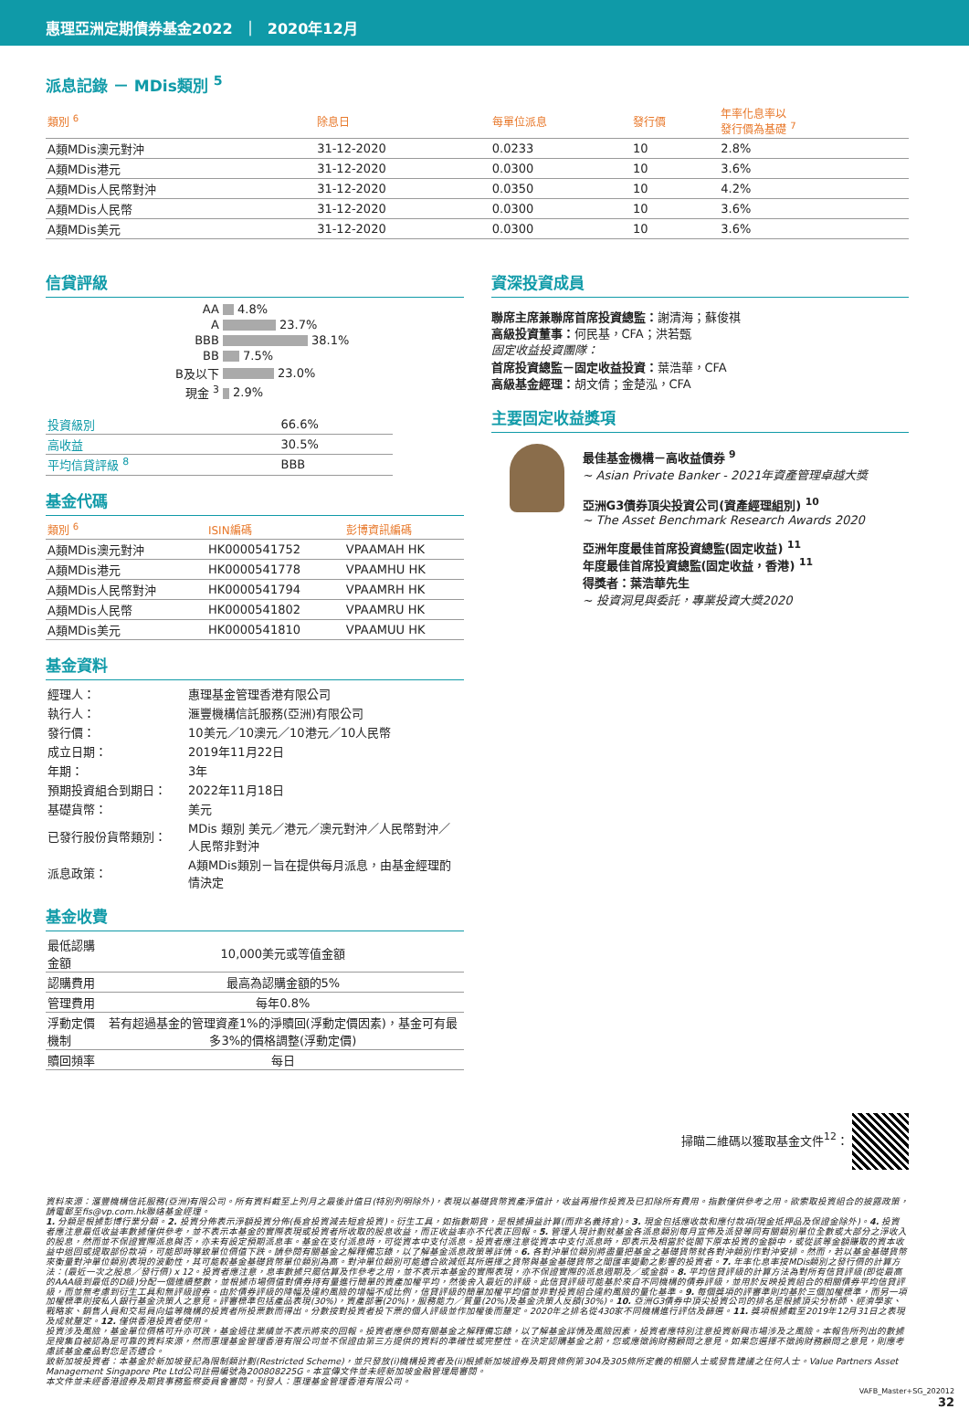惠理亞洲定期債券基金2022 ｜ 2020年12月
派息記錄 － MDis類別 <sup>5</sup>
| 類別 <sup>6</sup> | 除息日 | 每單位派息 | 發行價 | 年率化息率以 發行價為基礎 <sup>7</sup> |
| --- | --- | --- | --- | --- |
| A類MDis澳元對沖 | 31-12-2020 | 0.0233 | 10 | 2.8% |
| A類MDis港元 | 31-12-2020 | 0.0300 | 10 | 3.6% |
| A類MDis人民幣對沖 | 31-12-2020 | 0.0350 | 10 | 4.2% |
| A類MDis人民幣 | 31-12-2020 | 0.0300 | 10 | 3.6% |
| A類MDis美元 | 31-12-2020 | 0.0300 | 10 | 3.6% |
信貸評級
| AA | 4.8% |
| A | 23.7% |
| BBB | 38.1% |
| BB | 7.5% |
| B及以下 | 23.0% |
| 現金 <sup>3</sup> | 2.9% |
| 投資級別 | 66.6% |
| 高收益 | 30.5% |
| 平均信貸評級 <sup>8</sup> | BBB |
基金代碼
| 類別 <sup>6</sup> | ISIN編碼 | 彭博資訊編碼 |
| --- | --- | --- |
| A類MDis澳元對沖 | HK0000541752 | VPAAMAH HK |
| A類MDis港元 | HK0000541778 | VPAAMHU HK |
| A類MDis人民幣對沖 | HK0000541794 | VPAAMRH HK |
| A類MDis人民幣 | HK0000541802 | VPAAMRU HK |
| A類MDis美元 | HK0000541810 | VPAAMUU HK |
基金資料
| 經理人： | 惠理基金管理香港有限公司 |
| 執行人： | 滙豐機構信託服務(亞洲)有限公司 |
| 發行價： | 10美元／10澳元／10港元／10人民幣 |
| 成立日期： | 2019年11月22日 |
| 年期： | 3年 |
| 預期投資組合到期日： | 2022年11月18日 |
| 基礎貨幣： | 美元 |
| 已發行股份貨幣類別： | MDis 類別 美元／港元／澳元對沖／人民幣對沖／人民幣非對沖 |
| 派息政策： | A類MDis類別－旨在提供每月派息，由基金經理酌情決定 |
基金收費
| 最低認購金額 | 10,000美元或等值金額 |
| 認購費用 | 最高為認購金額的5% |
| 管理費用 | 每年0.8% |
| 浮動定價機制 | 若有超過基金的管理資產1%的淨贖回(浮動定價因素)，基金可有最多3%的價格調整(浮動定價) |
| 贖回頻率 | 每日 |
資深投資成員
聯席主席兼聯席首席投資總監：謝清海；蘇俊祺
高級投資董事：何民基，CFA；洪若甄
固定收益投資團隊：
首席投資總監－固定收益投資：葉浩華，CFA
高級基金經理：胡文倩；金楚泓，CFA
主要固定收益獎項
最佳基金機構－高收益債券 <sup>9</sup>
~ Asian Private Banker - 2021年資產管理卓越大獎
亞洲G3債券頂尖投資公司(資產經理組別) <sup>10</sup>
~ The Asset Benchmark Research Awards 2020
亞洲年度最佳首席投資總監(固定收益) <sup>11</sup>
年度最佳首席投資總監(固定收益，香港) <sup>11</sup>
得獎者：葉浩華先生
~ 投資洞見與委託，專業投資大獎2020
掃瞄二維碼以獲取基金文件<sup>12</sup>：
資料來源：滙豐機構信託服務(亞洲)有限公司。所有資料截至上列月之最後計值日(特別列明除外)，表現以基礎貨幣資產淨值計，收益再撥作投資及已扣除所有費用。指數僅供參考之用。欲索取投資組合的披露政策，請電郵至fis@vp.com.hk聯絡基金經理。
1. 分類是根據彭博行業分類。2. 投資分佈表示淨額投資分佈(長倉投資減去短倉投資)。衍生工具，如指數期貨，是根據損益計算(而非名義持倉)。3. 現金包括應收款和應付款項(現金抵押品及保證金除外)。4. 投資者應注意最低收益率數據僅供參考，並不表示本基金的實際表現或投資者所收取的股息收益，而正收益率亦不代表正回報。5. 管理人現計劃就基金各派息類別每月宣佈及派發等同有關類別單位全數或大部分之淨收入的股息，然而並不保證實際派息與否，亦未有設定預期派息率。基金在支付派息時，可從資本中支付派息。投資者應注意從資本中支付派息時，即表示及相當於從閣下原本投資的金額中，或從該等金額賺取的資本收益中退回或提取部份款項，可能即時導致單位價值下跌。請參閱有關基金之解釋備忘錄，以了解基金派息政策等詳情。6. 各對沖單位類別將盡量把基金之基礎貨幣就各對沖類別作對沖安排。然而，若以基金基礎貨幣來衡量對沖單位類別表現的波動性，其可能較基金基礎貨幣單位類別為高。對沖單位類別可能適合欲減低其所選擇之貨幣與基金基礎貨幣之間匯率變動之影響的投資者。7. 年率化息率按MDis類別之發行價的計算方法：(最近一次之股息／發行價) x 12。投資者應注意，息率數據只屬估算及作參考之用，並不表示本基金的實際表現，亦不保證實際的派息週期及／或金額。8. 平均信貸評級的計算方法為對所有信貸評級(即從最高的AAA級到最低的D級)分配一個連續整數，並根據市場價值對債券持有量進行簡單的資產加權平均，然後舍入最近的評級。此信貸評級可能基於來自不同機構的債券評級，並用於反映投資組合的相關債券平均信貸評級，而並無考慮到衍生工具和無評級證券。由於債券評級的降幅及違約風險的增幅不成比例，信貸評級的簡單加權平均值並非對投資組合違約風險的量化基準。9. 每個獎項的評審準則均基於三個加權標準，而另一項加權標準則按私人銀行基金決策人之意見。評審標準包括產品表現(30%)，資產部署(20%)，服務能力／質量(20%)及基金決策人反饋(30%)。10. 亞洲G3債券中頂尖投資公司的排名是根據頂尖分析師、經濟學家、戰略家、銷售人員和交易員向這等機構的投資者所投票數而得出。分數按對投資者投下票的個人評級並作加權後而釐定。2020年之排名從430家不同機構進行評估及篩選。11. 獎項根據截至2019年12月31日之表現及成就釐定。12. 僅供香港投資者使用。
投資涉及風險，基金單位價格可升亦可跌，基金過往業績並不表示將來的回報。投資者應參閱有關基金之解釋備忘錄，以了解基金詳情及風險因素，投資者應特別注意投資新興市場涉及之風險。本報告所列出的數據是搜集自被認為是可靠的資料來源，然而惠理基金管理香港有限公司並不保證由第三方提供的資料的準確性或完整性。在決定認購基金之前，您或應徵詢財務顧問之意見。如果您選擇不徵詢財務顧問之意見，則應考慮該基金產品對您是否適合。
致新加坡投資者：本基金於新加坡登記為限制類計劃(Restricted Scheme)，並只發放(i)機構投資者及(ii)根據新加坡證券及期貨條例第304及305條所定義的相關人士或發售建議之任何人士。Value Partners Asset Management Singapore Pte Ltd公司註冊編號為200808225G。本宣傳文件並未經新加坡金融管理局審閱。
本文件並未經香港證券及期貨事務監察委員會審閱。刊發人：惠理基金管理香港有限公司。
VAFB_Master+SG_202012
32